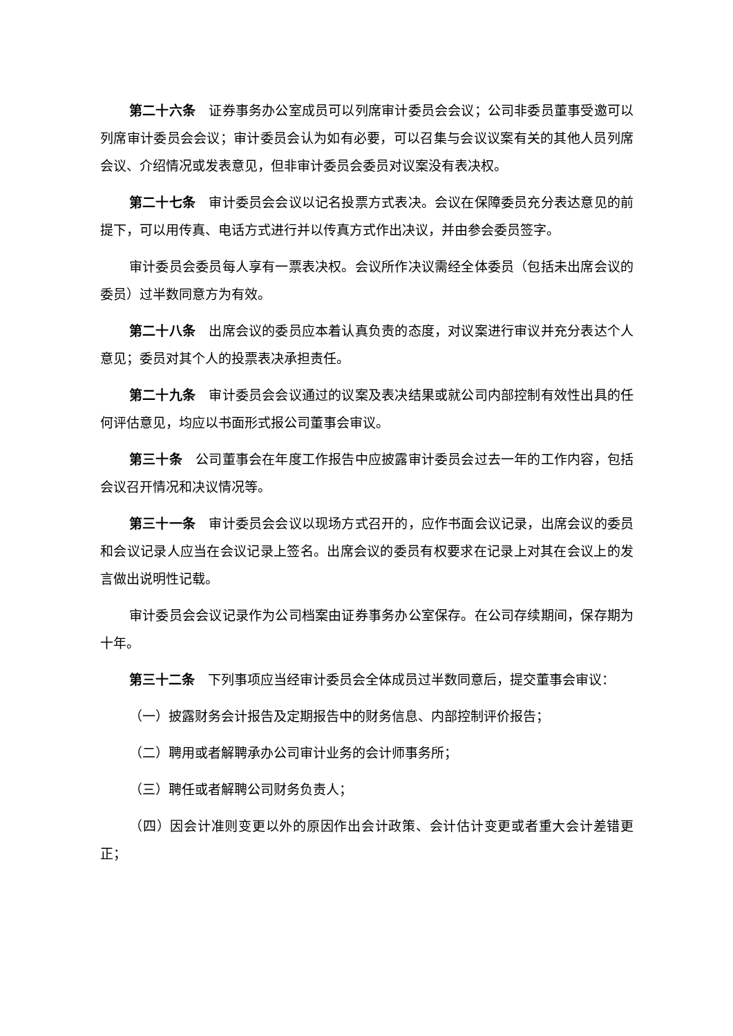第二十六条　证券事务办公室成员可以列席审计委员会会议；公司非委员董事受邀可以列席审计委员会会议；审计委员会认为如有必要，可以召集与会议议案有关的其他人员列席会议、介绍情况或发表意见，但非审计委员会委员对议案没有表决权。
第二十七条　审计委员会会议以记名投票方式表决。会议在保障委员充分表达意见的前提下，可以用传真、电话方式进行并以传真方式作出决议，并由参会委员签字。
审计委员会委员每人享有一票表决权。会议所作决议需经全体委员（包括未出席会议的委员）过半数同意方为有效。
第二十八条　出席会议的委员应本着认真负责的态度，对议案进行审议并充分表达个人意见；委员对其个人的投票表决承担责任。
第二十九条　审计委员会会议通过的议案及表决结果或就公司内部控制有效性出具的任何评估意见，均应以书面形式报公司董事会审议。
第三十条　公司董事会在年度工作报告中应披露审计委员会过去一年的工作内容，包括会议召开情况和决议情况等。
第三十一条　审计委员会会议以现场方式召开的，应作书面会议记录，出席会议的委员和会议记录人应当在会议记录上签名。出席会议的委员有权要求在记录上对其在会议上的发言做出说明性记载。
审计委员会会议记录作为公司档案由证券事务办公室保存。在公司存续期间，保存期为十年。
第三十二条　下列事项应当经审计委员会全体成员过半数同意后，提交董事会审议：
（一）披露财务会计报告及定期报告中的财务信息、内部控制评价报告；
（二）聘用或者解聘承办公司审计业务的会计师事务所；
（三）聘任或者解聘公司财务负责人；
（四）因会计准则变更以外的原因作出会计政策、会计估计变更或者重大会计差错更正；